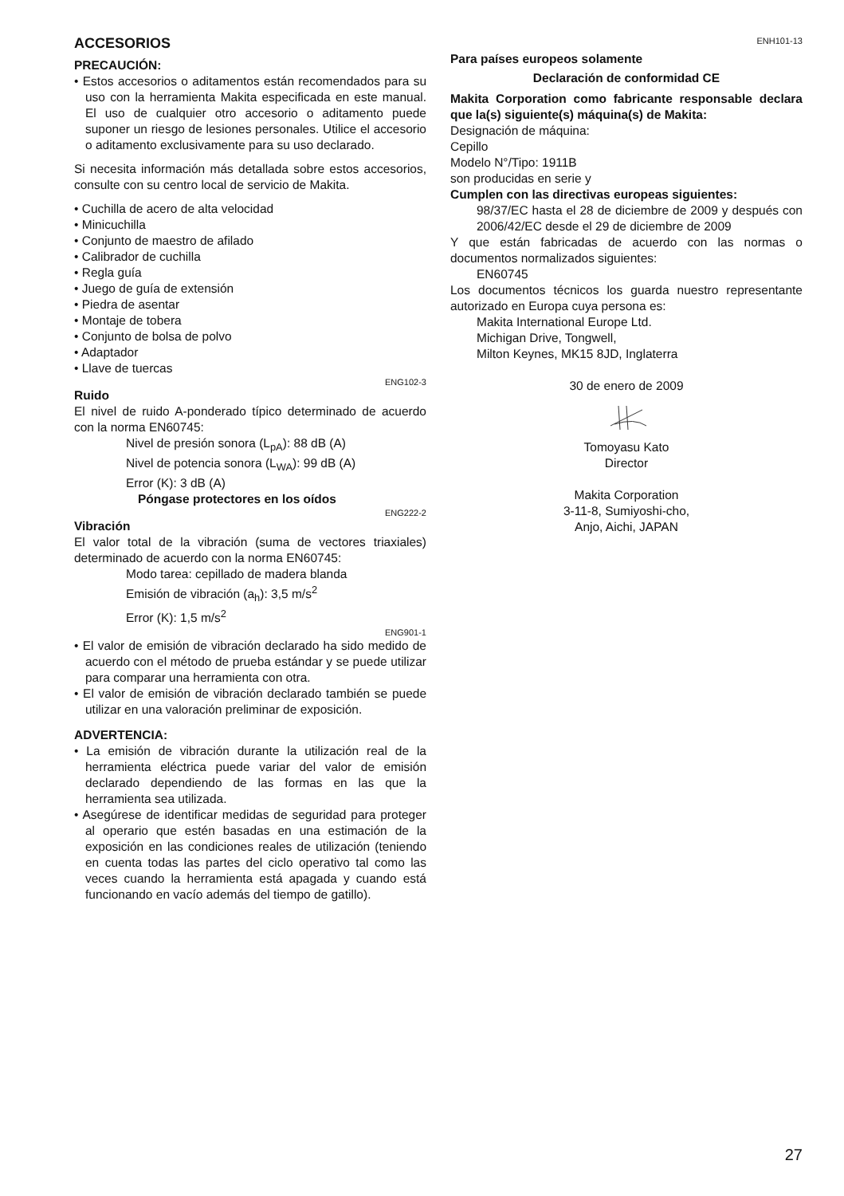ACCESORIOS
PRECAUCIÓN:
• Estos accesorios o aditamentos están recomendados para su uso con la herramienta Makita especificada en este manual. El uso de cualquier otro accesorio o aditamento puede suponer un riesgo de lesiones personales. Utilice el accesorio o aditamento exclusivamente para su uso declarado.
Si necesita información más detallada sobre estos accesorios, consulte con su centro local de servicio de Makita.
• Cuchilla de acero de alta velocidad
• Minicuchilla
• Conjunto de maestro de afilado
• Calibrador de cuchilla
• Regla guía
• Juego de guía de extensión
• Piedra de asentar
• Montaje de tobera
• Conjunto de bolsa de polvo
• Adaptador
• Llave de tuercas
ENG102-3
Ruido
El nivel de ruido A-ponderado típico determinado de acuerdo con la norma EN60745:
Nivel de presión sonora (L<sub>pA</sub>): 88 dB (A)
Nivel de potencia sonora (L<sub>WA</sub>): 99 dB (A)
Error (K): 3 dB (A)
Póngase protectores en los oídos
ENG222-2
Vibración
El valor total de la vibración (suma de vectores triaxiales) determinado de acuerdo con la norma EN60745:
Modo tarea: cepillado de madera blanda
Emisión de vibración (a<sub>h</sub>): 3,5 m/s<sup>2</sup>
Error (K): 1,5 m/s<sup>2</sup>
ENG901-1
• El valor de emisión de vibración declarado ha sido medido de acuerdo con el método de prueba estándar y se puede utilizar para comparar una herramienta con otra.
• El valor de emisión de vibración declarado también se puede utilizar en una valoración preliminar de exposición.
ADVERTENCIA:
• La emisión de vibración durante la utilización real de la herramienta eléctrica puede variar del valor de emisión declarado dependiendo de las formas en las que la herramienta sea utilizada.
• Asegúrese de identificar medidas de seguridad para proteger al operario que estén basadas en una estimación de la exposición en las condiciones reales de utilización (teniendo en cuenta todas las partes del ciclo operativo tal como las veces cuando la herramienta está apagada y cuando está funcionando en vacío además del tiempo de gatillo).
ENH101-13
Para países europeos solamente
Declaración de conformidad CE
Makita Corporation como fabricante responsable declara que la(s) siguiente(s) máquina(s) de Makita:
Designación de máquina:
Cepillo
Modelo N°/Tipo: 1911B
son producidas en serie y
Cumplen con las directivas europeas siguientes:
98/37/EC hasta el 28 de diciembre de 2009 y después con 2006/42/EC desde el 29 de diciembre de 2009
Y que están fabricadas de acuerdo con las normas o documentos normalizados siguientes:
EN60745
Los documentos técnicos los guarda nuestro representante autorizado en Europa cuya persona es:
Makita International Europe Ltd.
Michigan Drive, Tongwell,
Milton Keynes, MK15 8JD, Inglaterra
30 de enero de 2009
Tomoyasu Kato
Director
Makita Corporation
3-11-8, Sumiyoshi-cho,
Anjo, Aichi, JAPAN
27